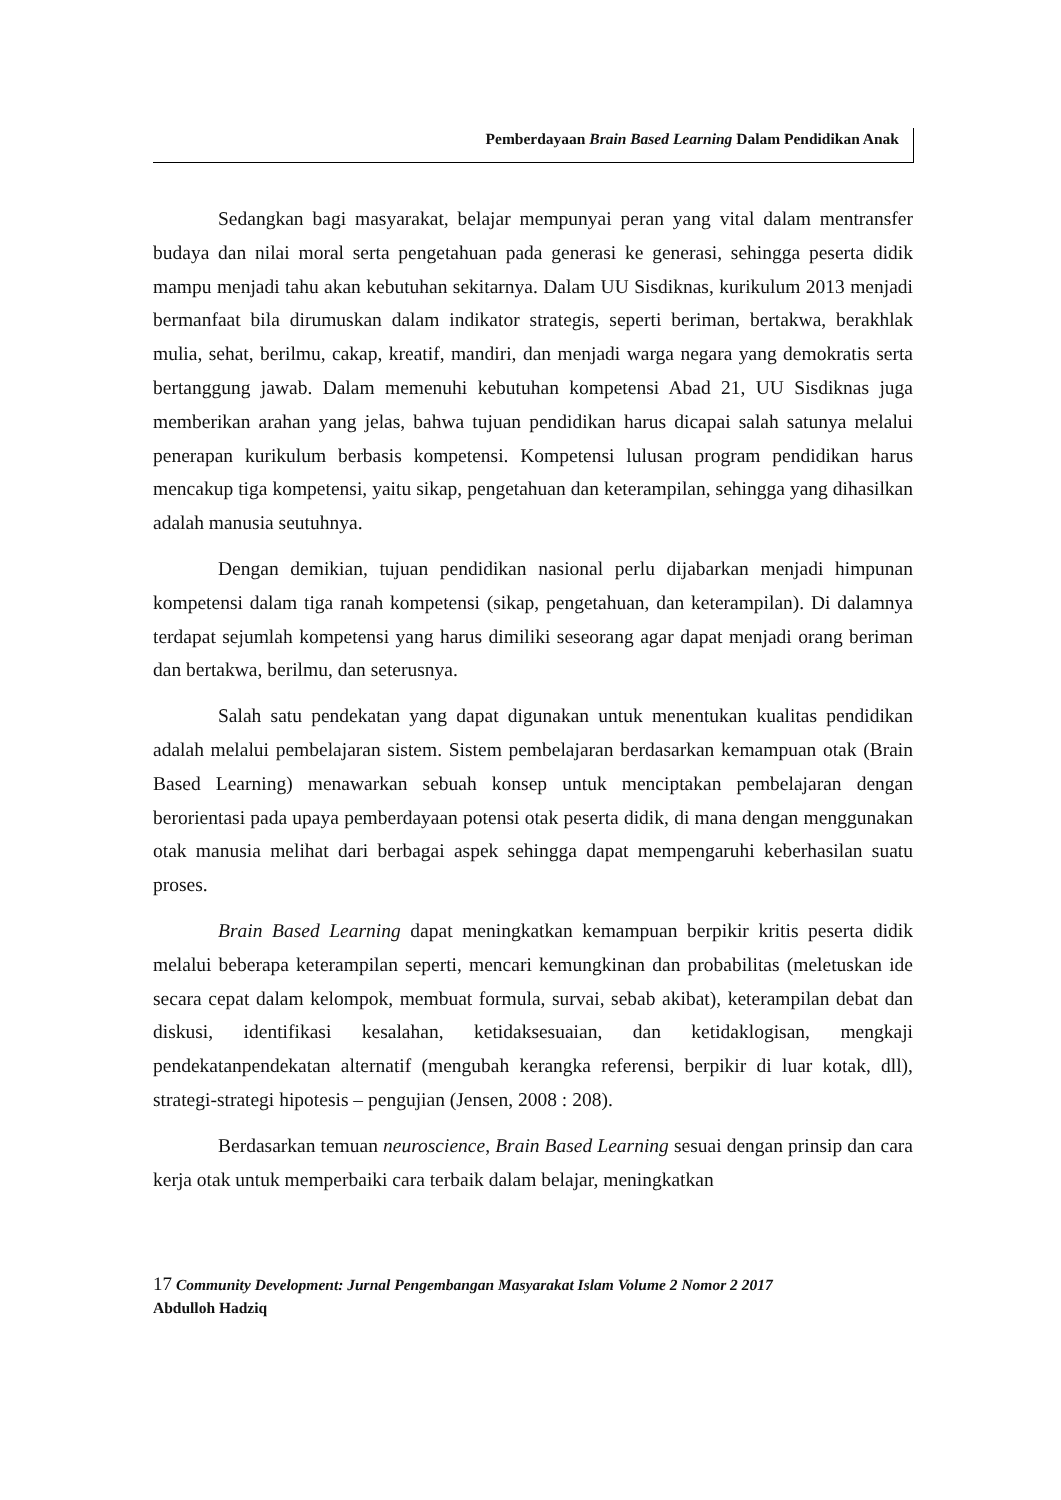Pemberdayaan Brain Based Learning Dalam Pendidikan Anak
Sedangkan bagi masyarakat, belajar mempunyai peran yang vital dalam mentransfer budaya dan nilai moral serta pengetahuan pada generasi ke generasi, sehingga peserta didik mampu menjadi tahu akan kebutuhan sekitarnya. Dalam UU Sisdiknas, kurikulum 2013 menjadi bermanfaat bila dirumuskan dalam indikator strategis, seperti beriman, bertakwa, berakhlak mulia, sehat, berilmu, cakap, kreatif, mandiri, dan menjadi warga negara yang demokratis serta bertanggung jawab. Dalam memenuhi kebutuhan kompetensi Abad 21, UU Sisdiknas juga memberikan arahan yang jelas, bahwa tujuan pendidikan harus dicapai salah satunya melalui penerapan kurikulum berbasis kompetensi. Kompetensi lulusan program pendidikan harus mencakup tiga kompetensi, yaitu sikap, pengetahuan dan keterampilan, sehingga yang dihasilkan adalah manusia seutuhnya.
Dengan demikian, tujuan pendidikan nasional perlu dijabarkan menjadi himpunan kompetensi dalam tiga ranah kompetensi (sikap, pengetahuan, dan keterampilan). Di dalamnya terdapat sejumlah kompetensi yang harus dimiliki seseorang agar dapat menjadi orang beriman dan bertakwa, berilmu, dan seterusnya.
Salah satu pendekatan yang dapat digunakan untuk menentukan kualitas pendidikan adalah melalui pembelajaran sistem. Sistem pembelajaran berdasarkan kemampuan otak (Brain Based Learning) menawarkan sebuah konsep untuk menciptakan pembelajaran dengan berorientasi pada upaya pemberdayaan potensi otak peserta didik, di mana dengan menggunakan otak manusia melihat dari berbagai aspek sehingga dapat mempengaruhi keberhasilan suatu proses.
Brain Based Learning dapat meningkatkan kemampuan berpikir kritis peserta didik melalui beberapa keterampilan seperti, mencari kemungkinan dan probabilitas (meletuskan ide secara cepat dalam kelompok, membuat formula, survai, sebab akibat), keterampilan debat dan diskusi, identifikasi kesalahan, ketidaksesuaian, dan ketidaklogisan, mengkaji pendekatanpendekatan alternatif (mengubah kerangka referensi, berpikir di luar kotak, dll), strategi-strategi hipotesis – pengujian (Jensen, 2008 : 208).
Berdasarkan temuan neuroscience, Brain Based Learning sesuai dengan prinsip dan cara kerja otak untuk memperbaiki cara terbaik dalam belajar, meningkatkan
17 Community Development: Jurnal Pengembangan Masyarakat Islam Volume 2 Nomor 2 2017
Abdulloh Hadziq